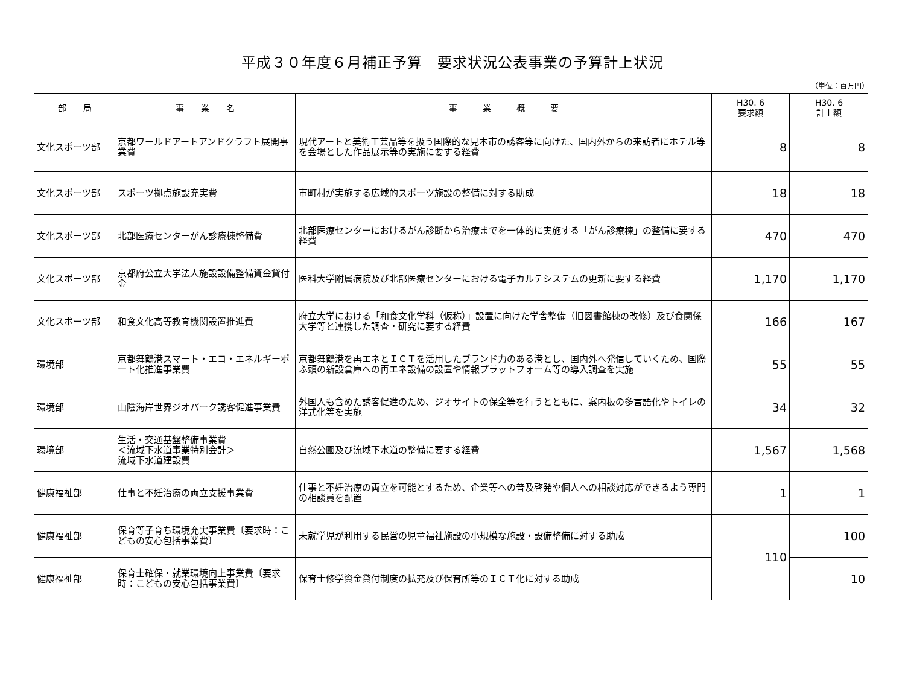平成３０年度６月補正予算　要求状況公表事業の予算計上状況
（単位：百万円）
| 部 局 | 事 業 名 | 事 業 概 要 | H30. 6 要求額 | H30. 6 計上額 |
| --- | --- | --- | --- | --- |
| 文化スポーツ部 | 京都ワールドアートアンドクラフト展開事業費 | 現代アートと美術工芸品等を扱う国際的な見本市の誘客等に向けた、国内外からの来訪者にホテル等を会場とした作品展示等の実施に要する経費 | 8 | 8 |
| 文化スポーツ部 | スポーツ拠点施設充実費 | 市町村が実施する広域的スポーツ施設の整備に対する助成 | 18 | 18 |
| 文化スポーツ部 | 北部医療センターがん診療棟整備費 | 北部医療センターにおけるがん診断から治療までを一体的に実施する「がん診療棟」の整備に要する経費 | 470 | 470 |
| 文化スポーツ部 | 京都府公立大学法人施設設備整備資金貸付金 | 医科大学附属病院及び北部医療センターにおける電子カルテシステムの更新に要する経費 | 1,170 | 1,170 |
| 文化スポーツ部 | 和食文化高等教育機関設置推進費 | 府立大学における「和食文化学科（仮称）」設置に向けた学舎整備（旧図書館棟の改修）及び食関係大学等と連携した調査・研究に要する経費 | 166 | 167 |
| 環境部 | 京都舞鶴港スマート・エコ・エネルギーポート化推進事業費 | 京都舞鶴港を再エネとＩＣＴを活用したブランド力のある港とし、国内外へ発信していくため、国際ふ頭の新設倉庫への再エネ設備の設置や情報プラットフォーム等の導入調査を実施 | 55 | 55 |
| 環境部 | 山陰海岸世界ジオパーク誘客促進事業費 | 外国人も含めた誘客促進のため、ジオサイトの保全等を行うとともに、案内板の多言語化やトイレの洋式化等を実施 | 34 | 32 |
| 環境部 | 生活・交通基盤整備事業費 ＜流域下水道事業特別会計＞ 流域下水道建設費 | 自然公園及び流域下水道の整備に要する経費 | 1,567 | 1,568 |
| 健康福祉部 | 仕事と不妊治療の両立支援事業費 | 仕事と不妊治療の両立を可能とするため、企業等への普及啓発や個人への相談対応ができるよう専門の相談員を配置 | 1 | 1 |
| 健康福祉部 | 保育等子育ち環境充実事業費〔要求時：こどもの安心包括事業費〕 | 未就学児が利用する民営の児童福祉施設の小規模な施設・設備整備に対する助成 | 110 | 100 |
| 健康福祉部 | 保育士確保・就業環境向上事業費〔要求時：こどもの安心包括事業費〕 | 保育士修学資金貸付制度の拡充及び保育所等のＩＣＴ化に対する助成 | | 10 |